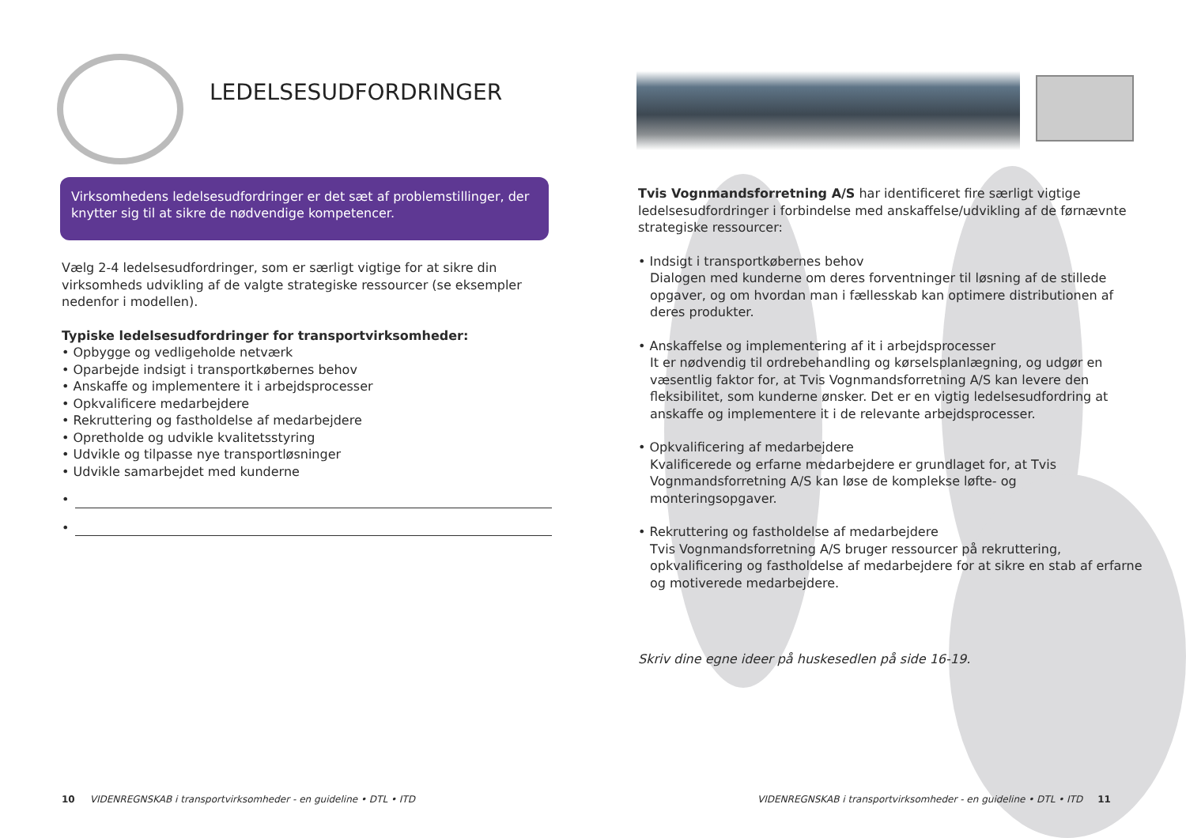LEDELSESUDFORDRINGER
Virksomhedens ledelsesudfordringer er det sæt af problemstillinger, der knytter sig til at sikre de nødvendige kompetencer.
Vælg 2-4 ledelsesudfordringer, som er særligt vigtige for at sikre din virksomheds udvikling af de valgte strategiske ressourcer (se eksempler nedenfor i modellen).
Typiske ledelsesudfordringer for transportvirksomheder:
• Opbygge og vedligeholde netværk
• Oparbejde indsigt i transportkøbernes behov
• Anskaffe og implementere it i arbejdsprocesser
• Opkvalificere medarbejdere
• Rekruttering og fastholdelse af medarbejdere
• Opretholde og udvikle kvalitetsstyring
• Udvikle og tilpasse nye transportløsninger
• Udvikle samarbejdet med kunderne
•
•
10 VIDENREGNSKAB i transportvirksomheder - en guideline • DTL • ITD
Tvis Vognmandsforretning A/S har identificeret fire særligt vigtige ledelsesudfordringer i forbindelse med anskaffelse/udvikling af de førnævnte strategiske ressourcer:
• Indsigt i transportkøbernes behov
Dialogen med kunderne om deres forventninger til løsning af de stillede opgaver, og om hvordan man i fællesskab kan optimere distributionen af deres produkter.
• Anskaffelse og implementering af it i arbejdsprocesser
It er nødvendig til ordrebehandling og kørselsplanlægning, og udgør en væsentlig faktor for, at Tvis Vognmandsforretning A/S kan levere den fleksibilitet, som kunderne ønsker. Det er en vigtig ledelsesudfordring at anskaffe og implementere it i de relevante arbejdsprocesser.
• Opkvalificering af medarbejdere
Kvalificerede og erfarne medarbejdere er grundlaget for, at Tvis Vognmandsforretning A/S kan løse de komplekse løfte- og monteringsopgaver.
• Rekruttering og fastholdelse af medarbejdere
Tvis Vognmandsforretning A/S bruger ressourcer på rekruttering, opkvalificering og fastholdelse af medarbejdere for at sikre en stab af erfarne og motiverede medarbejdere.
Skriv dine egne ideer på huskesedlen på side 16-19.
VIDENREGNSKAB i transportvirksomheder - en guideline • DTL • ITD 11